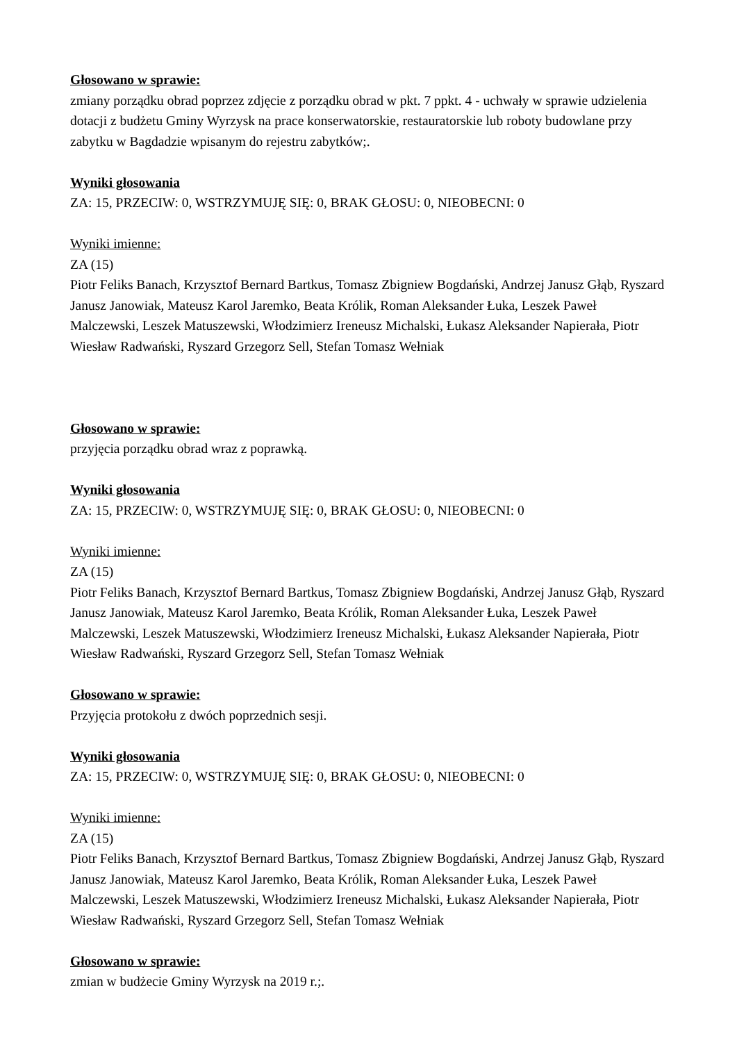Głosowano w sprawie:
zmiany porządku obrad poprzez zdjęcie z porządku obrad w pkt. 7 ppkt. 4 - uchwały w sprawie udzielenia dotacji z budżetu Gminy Wyrzysk na prace konserwatorskie, restauratorskie lub roboty budowlane przy zabytku w Bagdadzie wpisanym do rejestru zabytków;.
Wyniki głosowania
ZA: 15, PRZECIW: 0, WSTRZYMUJĘ SIĘ: 0, BRAK GŁOSU: 0, NIEOBECNI: 0
Wyniki imienne:
ZA (15)
Piotr Feliks Banach, Krzysztof Bernard Bartkus, Tomasz Zbigniew Bogdański, Andrzej Janusz Głąb, Ryszard Janusz Janowiak, Mateusz Karol Jaremko, Beata Królik, Roman Aleksander Łuka, Leszek Paweł Malczewski, Leszek Matuszewski, Włodzimierz Ireneusz Michalski, Łukasz Aleksander Napierała, Piotr Wiesław Radwański, Ryszard Grzegorz Sell, Stefan Tomasz Wełniak
Głosowano w sprawie:
przyjęcia porządku obrad wraz z poprawką.
Wyniki głosowania
ZA: 15, PRZECIW: 0, WSTRZYMUJĘ SIĘ: 0, BRAK GŁOSU: 0, NIEOBECNI: 0
Wyniki imienne:
ZA (15)
Piotr Feliks Banach, Krzysztof Bernard Bartkus, Tomasz Zbigniew Bogdański, Andrzej Janusz Głąb, Ryszard Janusz Janowiak, Mateusz Karol Jaremko, Beata Królik, Roman Aleksander Łuka, Leszek Paweł Malczewski, Leszek Matuszewski, Włodzimierz Ireneusz Michalski, Łukasz Aleksander Napierała, Piotr Wiesław Radwański, Ryszard Grzegorz Sell, Stefan Tomasz Wełniak
Głosowano w sprawie:
Przyjęcia protokołu z dwóch poprzednich sesji.
Wyniki głosowania
ZA: 15, PRZECIW: 0, WSTRZYMUJĘ SIĘ: 0, BRAK GŁOSU: 0, NIEOBECNI: 0
Wyniki imienne:
ZA (15)
Piotr Feliks Banach, Krzysztof Bernard Bartkus, Tomasz Zbigniew Bogdański, Andrzej Janusz Głąb, Ryszard Janusz Janowiak, Mateusz Karol Jaremko, Beata Królik, Roman Aleksander Łuka, Leszek Paweł Malczewski, Leszek Matuszewski, Włodzimierz Ireneusz Michalski, Łukasz Aleksander Napierała, Piotr Wiesław Radwański, Ryszard Grzegorz Sell, Stefan Tomasz Wełniak
Głosowano w sprawie:
zmian w budżecie Gminy Wyrzysk na 2019 r.;.